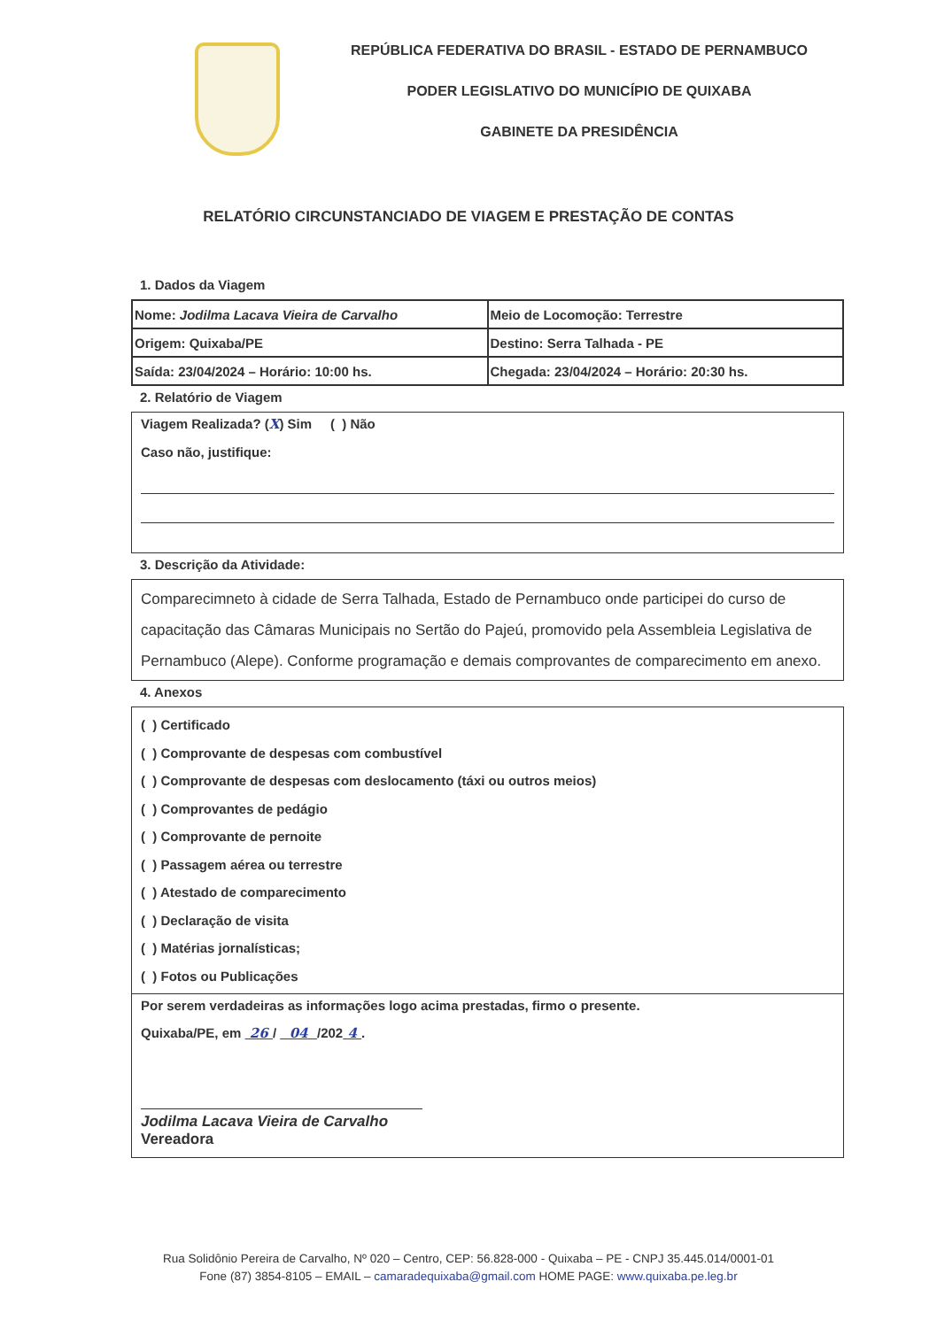REPÚBLICA FEDERATIVA DO BRASIL - ESTADO DE PERNAMBUCO
PODER LEGISLATIVO DO MUNICÍPIO DE QUIXABA
GABINETE DA PRESIDÊNCIA
RELATÓRIO CIRCUNSTANCIADO DE VIAGEM E PRESTAÇÃO DE CONTAS
1. Dados da Viagem
| Nome: Jodilma Lacava Vieira de Carvalho | Meio de Locomoção: Terrestre |
| Origem: Quixaba/PE | Destino: Serra Talhada - PE |
| Saída: 23/04/2024 – Horário: 10:00 hs. | Chegada: 23/04/2024 – Horário: 20:30 hs. |
2. Relatório de Viagem
Viagem Realizada? (X) Sim ( ) Não
Caso não, justifique:
3. Descrição da Atividade:
Comparecimneto à cidade de Serra Talhada, Estado de Pernambuco onde participei do curso de capacitação das Câmaras Municipais no Sertão do Pajeú, promovido pela Assembleia Legislativa de Pernambuco (Alepe). Conforme programação e demais comprovantes de comparecimento em anexo.
4. Anexos
( ) Certificado
( ) Comprovante de despesas com combustível
( ) Comprovante de despesas com deslocamento (táxi ou outros meios)
( ) Comprovantes de pedágio
( ) Comprovante de pernoite
( ) Passagem aérea ou terrestre
( ) Atestado de comparecimento
( ) Declaração de visita
( ) Matérias jornalísticas;
( ) Fotos ou Publicações
Por serem verdadeiras as informações logo acima prestadas, firmo o presente.
Quixaba/PE, em 26 / 04 /202 4 .
Jodilma Lacava Vieira de Carvalho
Vereadora
Rua Solidônio Pereira de Carvalho, Nº 020 – Centro, CEP: 56.828-000 - Quixaba – PE - CNPJ 35.445.014/0001-01
Fone (87) 3854-8105 – EMAIL – camaradequixaba@gmail.com HOME PAGE: www.quixaba.pe.leg.br